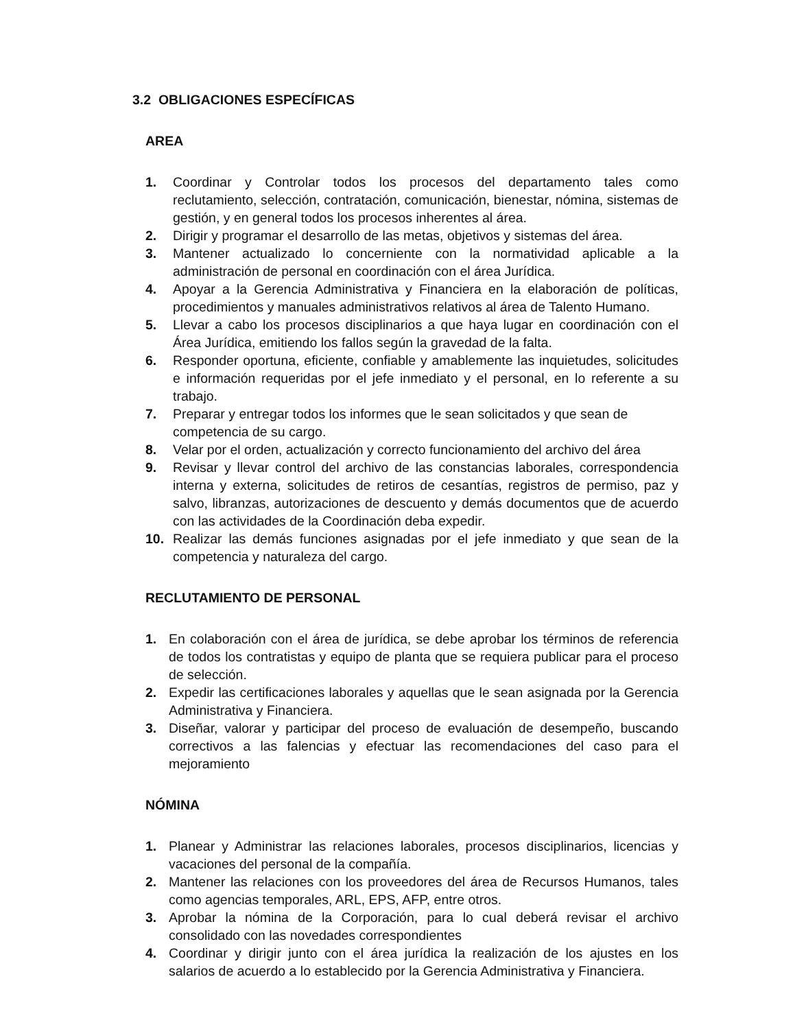3.2 OBLIGACIONES ESPECÍFICAS
AREA
1. Coordinar y Controlar todos los procesos del departamento tales como reclutamiento, selección, contratación, comunicación, bienestar, nómina, sistemas de gestión, y en general todos los procesos inherentes al área.
2. Dirigir y programar el desarrollo de las metas, objetivos y sistemas del área.
3. Mantener actualizado lo concerniente con la normatividad aplicable a la administración de personal en coordinación con el área Jurídica.
4. Apoyar a la Gerencia Administrativa y Financiera en la elaboración de políticas, procedimientos y manuales administrativos relativos al área de Talento Humano.
5. Llevar a cabo los procesos disciplinarios a que haya lugar en coordinación con el Área Jurídica, emitiendo los fallos según la gravedad de la falta.
6. Responder oportuna, eficiente, confiable y amablemente las inquietudes, solicitudes e información requeridas por el jefe inmediato y el personal, en lo referente a su trabajo.
7. Preparar y entregar todos los informes que le sean solicitados y que sean de
competencia de su cargo.
8. Velar por el orden, actualización y correcto funcionamiento del archivo del área
9. Revisar y llevar control del archivo de las constancias laborales, correspondencia interna y externa, solicitudes de retiros de cesantías, registros de permiso, paz y salvo, libranzas, autorizaciones de descuento y demás documentos que de acuerdo con las actividades de la Coordinación deba expedir.
10. Realizar las demás funciones asignadas por el jefe inmediato y que sean de la competencia y naturaleza del cargo.
RECLUTAMIENTO DE PERSONAL
1. En colaboración con el área de jurídica, se debe aprobar los términos de referencia de todos los contratistas y equipo de planta que se requiera publicar para el proceso de selección.
2. Expedir las certificaciones laborales y aquellas que le sean asignada por la Gerencia Administrativa y Financiera.
3. Diseñar, valorar y participar del proceso de evaluación de desempeño, buscando correctivos a las falencias y efectuar las recomendaciones del caso para el mejoramiento
NÓMINA
1. Planear y Administrar las relaciones laborales, procesos disciplinarios, licencias y vacaciones del personal de la compañía.
2. Mantener las relaciones con los proveedores del área de Recursos Humanos, tales como agencias temporales, ARL, EPS, AFP, entre otros.
3. Aprobar la nómina de la Corporación, para lo cual deberá revisar el archivo consolidado con las novedades correspondientes
4. Coordinar y dirigir junto con el área jurídica la realización de los ajustes en los salarios de acuerdo a lo establecido por la Gerencia Administrativa y Financiera.